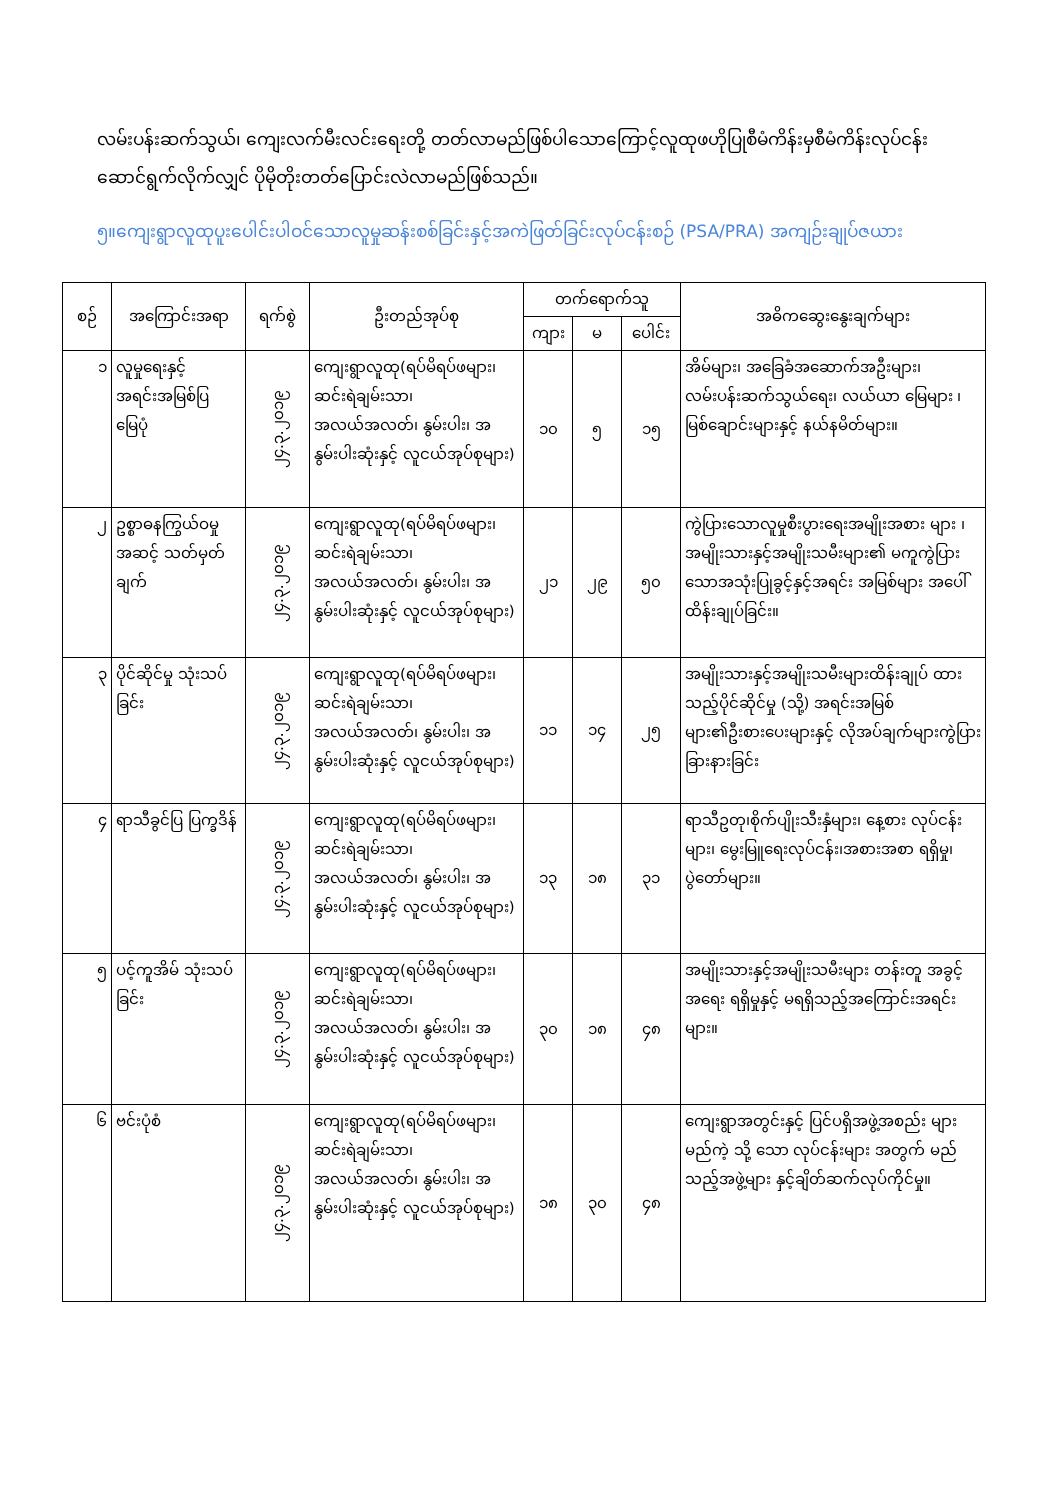လမ်းပန်းဆက်သွယ်၊ ကျေးလက်မီးလင်းရေးတို့ တတ်လာမည်ဖြစ်ပါသောကြောင့်လူထုဖဟိုပြုစီမံကိန်းမှစီမံကိန်းလုပ်ငန်း ဆောင်ရွက်လိုက်လျှင် ပိုမိုတိုးတတ်ပြောင်းလဲလာမည်ဖြစ်သည်။
၅။ကျေးရွာလူထုပူးပေါင်းပါဝင်သောလူမှုဆန်းစစ်ခြင်းနှင့်အကဲဖြတ်ခြင်းလုပ်ငန်းစဉ် (PSA/PRA) အကျဉ်းချုပ်ဇယား
| စဉ် | အကြောင်းအရာ | ရက်စွဲ | ဦးတည်အုပ်စု | တက်ရောက်သူ | | | အဓိကဆွေးနွေးချက်များ |
| --- | --- | --- | --- | --- | --- | --- | --- |
| | | | | ကျား | မ | ပေါင်း | |
| ၁ | လူမှုရေးနှင့် အရင်းအမြစ်ပြ မြေပုံ | ၂၄.၃.၂၀၁၉ | ကျေးရွာလူထု(ရပ်မိရပ်ဖများ၊ ဆင်းရဲချမ်းသာ၊ အလယ်အလတ်၊ နွမ်းပါး၊ အနွမ်းပါးဆုံးနှင့် လူငယ်အုပ်စုများ) | ၁၀ | ၅ | ၁၅ | အိမ်များ၊ အခြေခံအဆောက်အဦးများ၊ လမ်းပန်းဆက်သွယ်ရေး၊ လယ်ယာ မြေများ ၊ မြစ်ချောင်းများနှင့် နယ်နမိတ်များ။ |
| ၂ | ဥစ္စာဓနကြွယ်ဝမှု အဆင့် သတ်မှတ်ချက် | ၂၄.၃.၂၀၁၉ | ကျေးရွာလူထု(ရပ်မိရပ်ဖများ၊ ဆင်းရဲချမ်းသာ၊ အလယ်အလတ်၊ နွမ်းပါး၊ အနွမ်းပါးဆုံးနှင့် လူငယ်အုပ်စုများ) | ၂၁ | ၂၉ | ၅၀ | ကွဲပြားသောလူမှုစီးပွားရေးအမျိုးအစား များ ၊ အမျိုးသားနှင့်အမျိုးသမီးများ၏ မကူကွဲပြား သောအသုံးပြုခွင့်နှင့်အရင်း အမြစ်များ အပေါ်ထိန်းချုပ်ခြင်း။ |
| ၃ | ပိုင်ဆိုင်မှု သုံးသပ်ခြင်း | ၂၄.၃.၂၀၁၉ | ကျေးရွာလူထု(ရပ်မိရပ်ဖများ၊ ဆင်းရဲချမ်းသာ၊ အလယ်အလတ်၊ နွမ်းပါး၊ အနွမ်းပါးဆုံးနှင့် လူငယ်အုပ်စုများ) | ၁၁ | ၁၄ | ၂၅ | အမျိုးသားနှင့်အမျိုးသမီးများထိန်းချုပ် ထားသည့်ပိုင်ဆိုင်မှု (သို့) အရင်းအမြစ်များ၏ဦးစားပေးများနှင့် လိုအပ်ချက်များကွဲပြားခြားနားခြင်း |
| ၄ | ရာသီခွင်ပြ ပြက္ခဒိန် | ၂၄.၃.၂၀၁၉ | ကျေးရွာလူထု(ရပ်မိရပ်ဖများ၊ ဆင်းရဲချမ်းသာ၊ အလယ်အလတ်၊ နွမ်းပါး၊ အနွမ်းပါးဆုံးနှင့် လူငယ်အုပ်စုများ) | ၁၃ | ၁၈ | ၃၁ | ရာသီဥတု၊စိုက်ပျိုးသီးနှံများ၊ နေ့စား လုပ်ငန်းများ၊ မွေးမြူရေးလုပ်ငန်း၊အစားအစာ ရရှိမှု၊ ပွဲတော်များ။ |
| ၅ | ပင့်ကူအိမ် သုံးသပ်ခြင်း | ၂၄.၃.၂၀၁၉ | ကျေးရွာလူထု(ရပ်မိရပ်ဖများ၊ ဆင်းရဲချမ်းသာ၊ အလယ်အလတ်၊ နွမ်းပါး၊ အနွမ်းပါးဆုံးနှင့် လူငယ်အုပ်စုများ) | ၃၀ | ၁၈ | ၄၈ | အမျိုးသားနှင့်အမျိုးသမီးများ တန်းတူ အခွင့် အရေး ရရှိမှုနှင့် မရရှိသည့်အကြောင်းအရင်းများ။ |
| ၆ | ဗင်းပုံစံ | ၂၄.၃.၂၀၁၉ | ကျေးရွာလူထု(ရပ်မိရပ်ဖများ၊ ဆင်းရဲချမ်းသာ၊ အလယ်အလတ်၊ နွမ်းပါး၊ အနွမ်းပါးဆုံးနှင့် လူငယ်အုပ်စုများ) | ၁၈ | ၃၀ | ၄၈ | ကျေးရွာအတွင်းနှင့် ပြင်ပရှိအဖွဲ့အစည်း များမည်ကဲ့ သို့ သော လုပ်ငန်းများ အတွက် မည်သည့်အဖွဲ့များ နှင့်ချိတ်ဆက်လုပ်ကိုင်မှု။ |